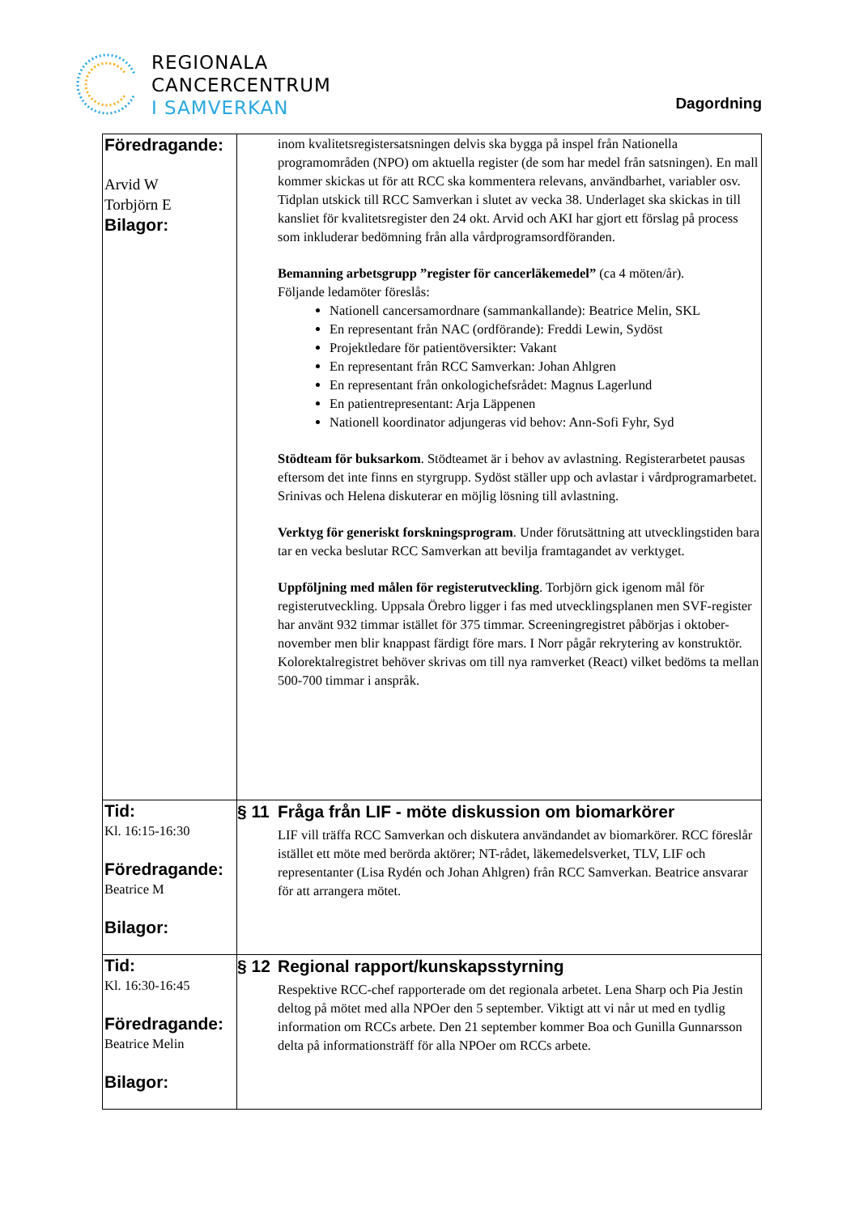REGIONALA
CANCERCENTRUM
I SAMVERKAN
Dagordning
| Föredragande: Arvid W Torbjörn E Bilagor: | inom kvalitetsregistersatsningen delvis ska bygga på inspel från Nationella programområden (NPO) om aktuella register (de som har medel från satsningen). En mall kommer skickas ut för att RCC ska kommentera relevans, användbarhet, variabler osv. Tidplan utskick till RCC Samverkan i slutet av vecka 38. Underlaget ska skickas in till kansliet för kvalitetsregister den 24 okt. Arvid och AKI har gjort ett förslag på process som inkluderar bedömning från alla vårdprogramsordföranden. Bemanning arbetsgrupp ”register för cancerläkemedel” (ca 4 möten/år). Följande ledamöter föreslås: Nationell cancersamordnare (sammankallande): Beatrice Melin, SKL En representant från NAC (ordförande): Freddi Lewin, Sydöst Projektledare för patientöversikter: Vakant En representant från RCC Samverkan: Johan Ahlgren En representant från onkologichefsrådet: Magnus Lagerlund En patientrepresentant: Arja Läppenen Nationell koordinator adjungeras vid behov: Ann-Sofi Fyhr, Syd Stödteam för buksarkom . Stödteamet är i behov av avlastning. Registerarbetet pausas eftersom det inte finns en styrgrupp. Sydöst ställer upp och avlastar i vårdprogramarbetet. Srinivas och Helena diskuterar en möjlig lösning till avlastning. Verktyg för generiskt forskningsprogram . Under förutsättning att utvecklingstiden bara tar en vecka beslutar RCC Samverkan att bevilja framtagandet av verktyget. Uppföljning med målen för registerutveckling . Torbjörn gick igenom mål för registerutveckling. Uppsala Örebro ligger i fas med utvecklingsplanen men SVF-register har använt 932 timmar istället för 375 timmar. Screeningregistret påbörjas i oktober-november men blir knappast färdigt före mars. I Norr pågår rekrytering av konstruktör. Kolorektalregistret behöver skrivas om till nya ramverket (React) vilket bedöms ta mellan 500-700 timmar i anspråk. |
| Tid: Kl. 16:15-16:30 Föredragande: Beatrice M Bilagor: | § 11 Fråga från LIF - möte diskussion om biomarkörer LIF vill träffa RCC Samverkan och diskutera användandet av biomarkörer. RCC föreslår istället ett möte med berörda aktörer; NT-rådet, läkemedelsverket, TLV, LIF och representanter (Lisa Rydén och Johan Ahlgren) från RCC Samverkan. Beatrice ansvarar för att arrangera mötet. |
| Tid: Kl. 16:30-16:45 Föredragande: Beatrice Melin Bilagor: | § 12 Regional rapport/kunskapsstyrning Respektive RCC-chef rapporterade om det regionala arbetet. Lena Sharp och Pia Jestin deltog på mötet med alla NPOer den 5 september. Viktigt att vi når ut med en tydlig information om RCCs arbete. Den 21 september kommer Boa och Gunilla Gunnarsson delta på informationsträff för alla NPOer om RCCs arbete. |